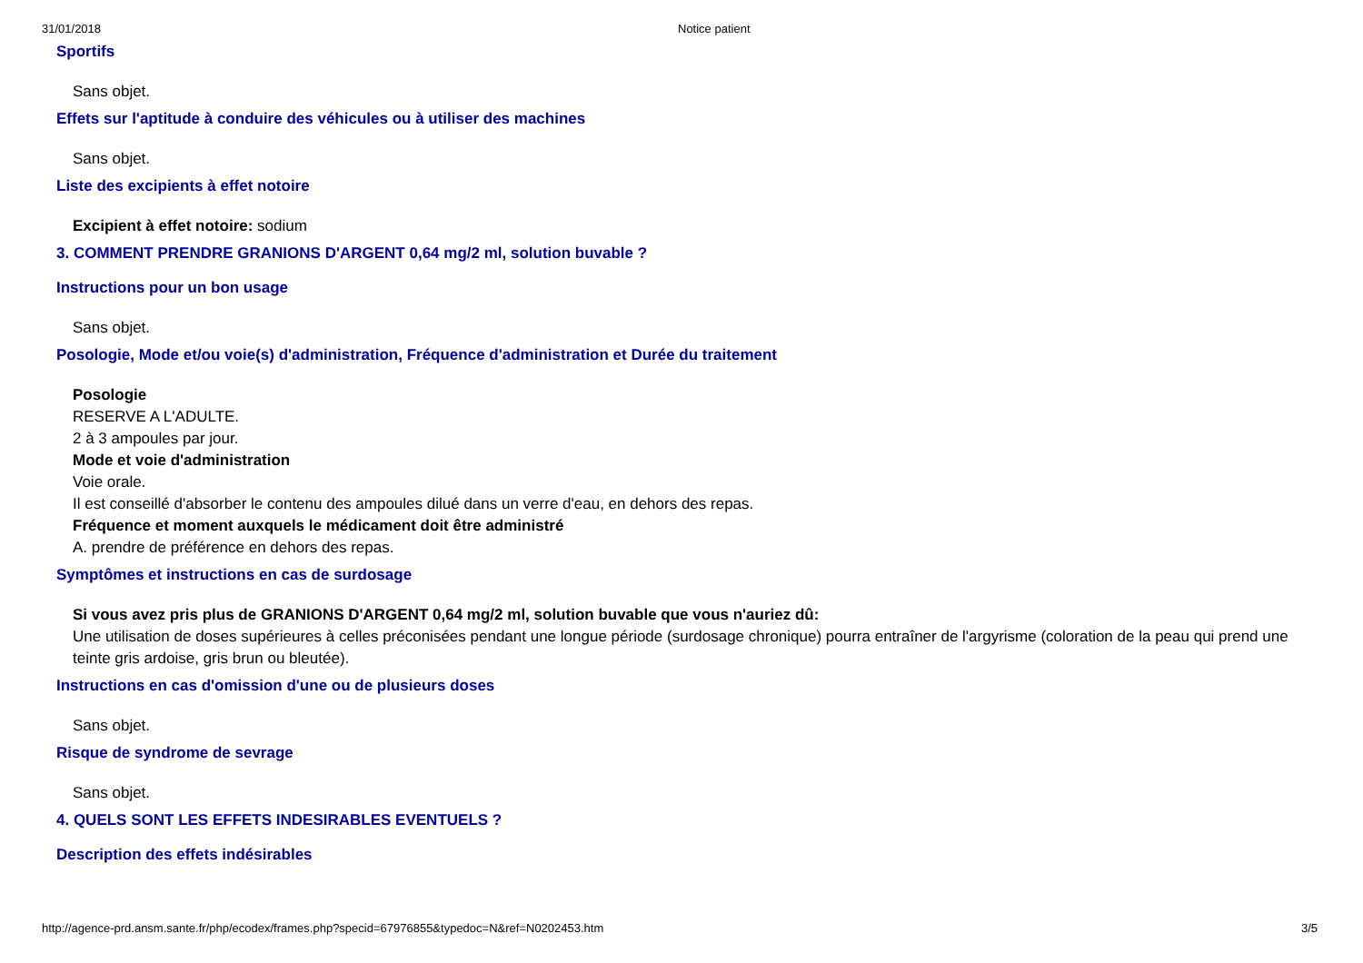31/01/2018 Notice patient
Sportifs
Sans objet.
Effets sur l'aptitude à conduire des véhicules ou à utiliser des machines
Sans objet.
Liste des excipients à effet notoire
Excipient à effet notoire: sodium
3. COMMENT PRENDRE GRANIONS D'ARGENT 0,64 mg/2 ml, solution buvable ?
Instructions pour un bon usage
Sans objet.
Posologie, Mode et/ou voie(s) d'administration, Fréquence d'administration et Durée du traitement
Posologie
RESERVE A L'ADULTE.
2 à 3 ampoules par jour.
Mode et voie d'administration
Voie orale.
Il est conseillé d'absorber le contenu des ampoules dilué dans un verre d'eau, en dehors des repas.
Fréquence et moment auxquels le médicament doit être administré
A. prendre de préférence en dehors des repas.
Symptômes et instructions en cas de surdosage
Si vous avez pris plus de GRANIONS D'ARGENT 0,64 mg/2 ml, solution buvable que vous n'auriez dû:
Une utilisation de doses supérieures à celles préconisées pendant une longue période (surdosage chronique) pourra entraîner de l'argyrisme (coloration de la peau qui prend une teinte gris ardoise, gris brun ou bleutée).
Instructions en cas d'omission d'une ou de plusieurs doses
Sans objet.
Risque de syndrome de sevrage
Sans objet.
4. QUELS SONT LES EFFETS INDESIRABLES EVENTUELS ?
Description des effets indésirables
http://agence-prd.ansm.sante.fr/php/ecodex/frames.php?specid=67976855&typedoc=N&ref=N0202453.htm 3/5